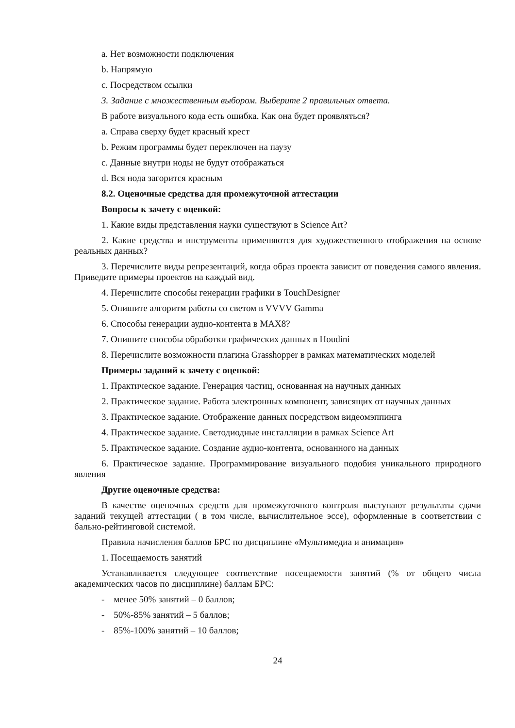a. Нет возможности подключения
b. Напрямую
c. Посредством ссылки
3. Задание с множественным выбором. Выберите 2 правильных ответа.
В работе визуального кода есть ошибка. Как она будет проявляться?
a. Справа сверху будет красный крест
b. Режим программы будет переключен на паузу
c. Данные внутри ноды не будут отображаться
d. Вся нода загорится красным
8.2. Оценочные средства для промежуточной аттестации
Вопросы к зачету с оценкой:
1. Какие виды представления науки существуют в Science Art?
2. Какие средства и инструменты применяются для художественного отображения на основе реальных данных?
3. Перечислите виды репрезентаций, когда образ проекта зависит от поведения самого явления. Приведите примеры проектов на каждый вид.
4. Перечислите способы генерации графики в TouchDesigner
5. Опишите алгоритм работы со светом в VVVV Gamma
6. Способы генерации аудио-контента в MAX8?
7. Опишите способы обработки графических данных в Houdini
8. Перечислите возможности плагина Grasshopper в рамках математических моделей
Примеры заданий к зачету с оценкой:
1. Практическое задание. Генерация частиц, основанная на научных данных
2. Практическое задание. Работа электронных компонент, зависящих от научных данных
3. Практическое задание. Отображение данных посредством видеомэппинга
4. Практическое задание. Светодиодные инсталляции в рамках Science Art
5. Практическое задание. Создание аудио-контента, основанного на данных
6. Практическое задание. Программирование визуального подобия уникального природного явления
Другие оценочные средства:
В качестве оценочных средств для промежуточного контроля выступают результаты сдачи заданий текущей аттестации ( в том числе, вычислительное эссе), оформленные в соответствии с бально-рейтинговой системой.
Правила начисления баллов БРС по дисциплине «Мультимедиа и анимация»
1. Посещаемость занятий
Устанавливается следующее соответствие посещаемости занятий (% от общего числа академических часов по дисциплине) баллам БРС:
- менее 50% занятий – 0 баллов;
- 50%-85% занятий – 5 баллов;
- 85%-100% занятий – 10 баллов;
24